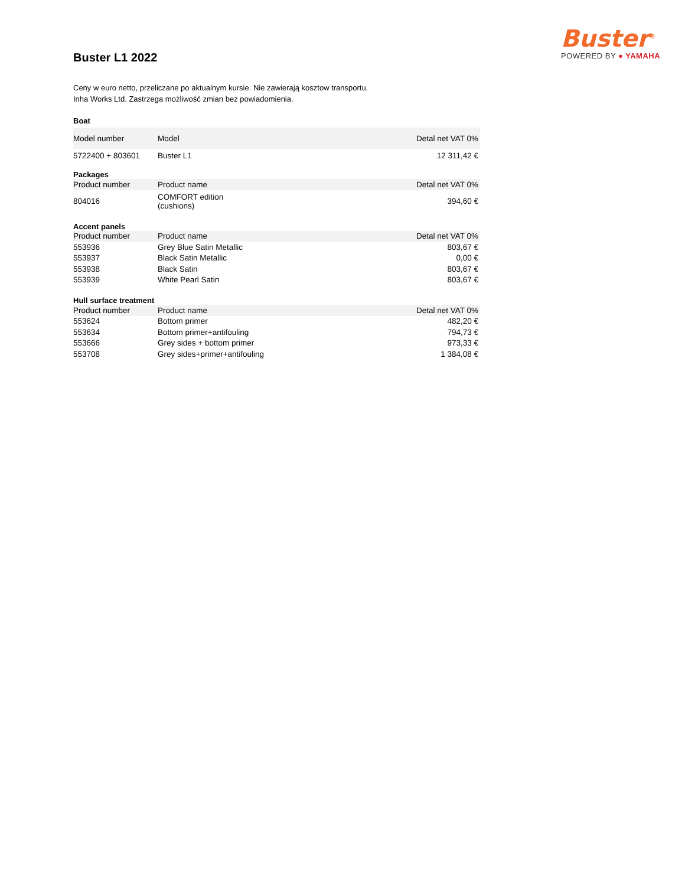Buster<sup>®</sup>
POWERED BY ● YAMAHA
Buster L1 2022
Ceny w euro netto, przeliczane po aktualnym kursie. Nie zawierają kosztow transportu.
Inha Works Ltd. Zastrzega możliwość zmian bez powiadomienia.
Boat
| Model number | Model | Detal net VAT 0% |
| --- | --- | --- |
| 5722400 + 803601 | Buster L1 | 12 311,42 € |
Packages
| Product number | Product name | Detal net VAT 0% |
| --- | --- | --- |
| 804016 | COMFORT edition (cushions) | 394,60 € |
Accent panels
| Product number | Product name | Detal net VAT 0% |
| --- | --- | --- |
| 553936 | Grey Blue Satin Metallic | 803,67 € |
| 553937 | Black Satin Metallic | 0,00 € |
| 553938 | Black Satin | 803,67 € |
| 553939 | White Pearl Satin | 803,67 € |
Hull surface treatment
| Product number | Product name | Detal net VAT 0% |
| --- | --- | --- |
| 553624 | Bottom primer | 482,20 € |
| 553634 | Bottom primer+antifouling | 794,73 € |
| 553666 | Grey sides + bottom primer | 973,33 € |
| 553708 | Grey sides+primer+antifouling | 1 384,08 € |